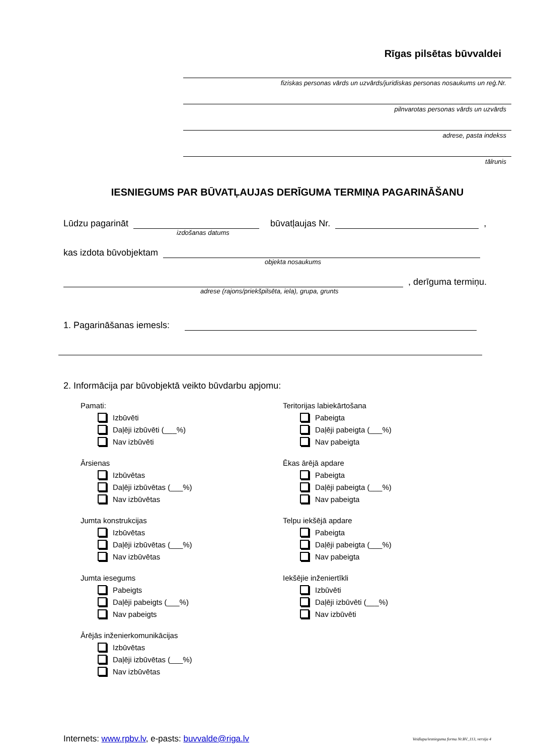Rīgas pilsētas būvvaldei
fiziskas personas vārds un uzvārds/juridiskas personas nosaukums un reģ.Nr.
pilnvarotas personas vārds un uzvārds
adrese, pasta indekss
tālrunis
IESNIEGUMS PAR BŪVATĻAUJAS DERĪGUMA TERMIŅA PAGARINĀŠANU
Lūdzu pagarināt būvatļaujas Nr. ,
izdošanas datums
kas izdota būvobjektam
objekta nosaukums
, derīguma termiņu.
adrese (rajons/priekšpilsēta, iela), grupa, grunts
1. Pagarināšanas iemesls:
2. Informācija par būvobjektā veikto būvdarbu apjomu:
Pamati:
Izbūvēti
Daļēji izbūvēti (___%)
Nav izbūvēti
Ārsienas
Izbūvētas
Daļēji izbūvētas (___%)
Nav izbūvētas
Jumta konstrukcijas
Izbūvētas
Daļēji izbūvētas (___%)
Nav izbūvētas
Jumta iesegums
Pabeigts
Daļēji pabeigts (___%)
Nav pabeigts
Ārējās inženierkomunikācijas
Izbūvētas
Daļēji izbūvētas (___%)
Nav izbūvētas
Teritorijas labiekārtošana
Pabeigta
Daļēji pabeigta (___%)
Nav pabeigta
Ēkas ārējā apdare
Pabeigta
Daļēji pabeigta (___%)
Nav pabeigta
Telpu iekšējā apdare
Pabeigta
Daļēji pabeigta (___%)
Nav pabeigta
Iekšējie inženiertīkli
Izbūvēti
Daļēji izbūvēti (___%)
Nav izbūvēti
Internets: www.rpbv.lv, e-pasts: buvvalde@riga.lv Veidlapa/iesnieguma forma Nr.BV_113, versija 4